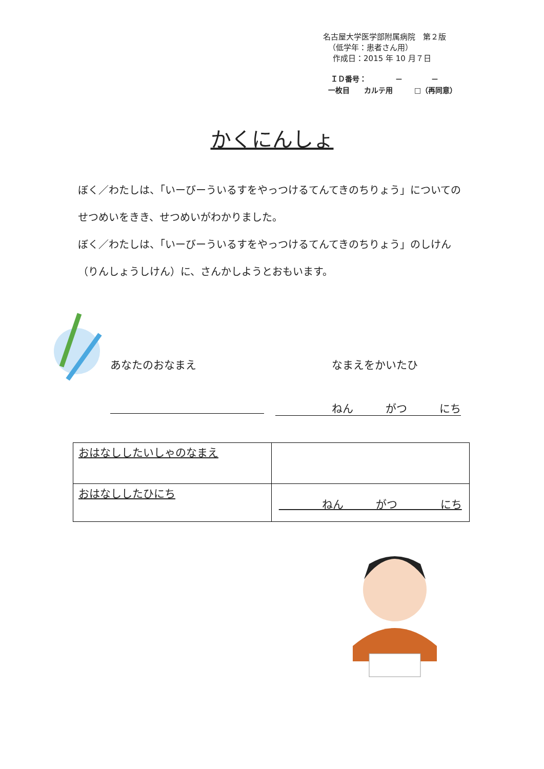名古屋大学医学部附属病院　第２版
（低学年：患者さん用）
作成日：2015 年 10 月７日
ＩＤ番号：　　　　－　　　　－
一枚目　　カルテ用　　　□（再同意）
かくにんしょ
ぼく／わたしは、「いーびーういるすをやっつけるてんてきのちりょう」についてのせつめいをきき、せつめいがわかりました。
ぼく／わたしは、「いーびーういるすをやっつけるてんてきのちりょう」のしけん（りんしょうしけん）に、さんかしようとおもいます。
あなたのおなまえ なまえをかいたひ
ねん　　　がつ　　　にち
| おはなししたいしゃのなまえ | |
| おはなししたひにち | ねん がつ にち |